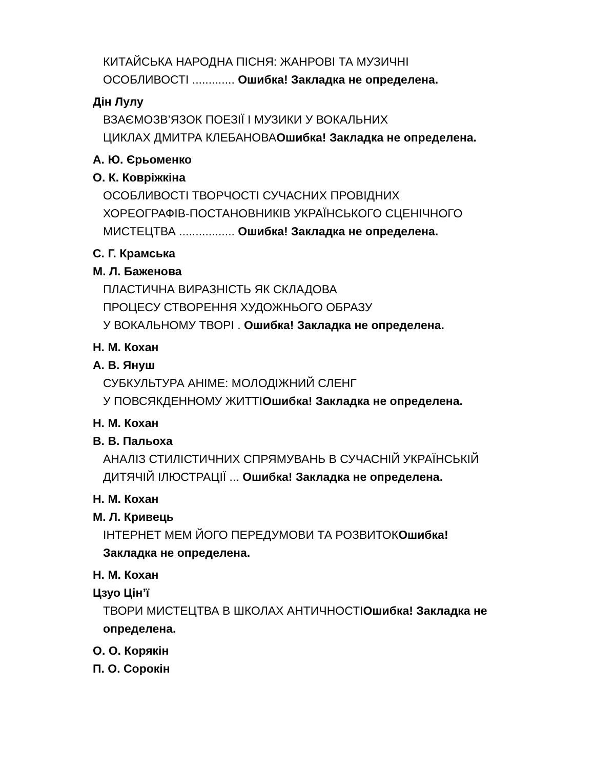КИТАЙСЬКА НАРОДНА ПІСНЯ: ЖАНРОВІ ТА МУЗИЧНІ
ОСОБЛИВОСТІ ............. Ошибка! Закладка не определена.
Дін Лулу
ВЗАЄМОЗВ’ЯЗОК ПОЕЗІЇ І МУЗИКИ У ВОКАЛЬНИХ
ЦИКЛАХ ДМИТРА КЛЕБАНОВАОшибка! Закладка не определена.
А. Ю. Єрьоменко
О. К. Ковріжкіна
ОСОБЛИВОСТІ ТВОРЧОСТІ СУЧАСНИХ ПРОВІДНИХ
ХОРЕОГРАФІВ-ПОСТАНОВНИКІВ УКРАЇНСЬКОГО СЦЕНІЧНОГО
МИСТЕЦТВА ................. Ошибка! Закладка не определена.
С. Г. Крамська
М. Л. Баженова
ПЛАСТИЧНА ВИРАЗНІСТЬ ЯК СКЛАДОВА
ПРОЦЕСУ СТВОРЕННЯ ХУДОЖНЬОГО ОБРАЗУ
У ВОКАЛЬНОМУ ТВОРІ . Ошибка! Закладка не определена.
Н. М. Кохан
А. В. Януш
СУБКУЛЬТУРА АНІМЕ: МОЛОДІЖНИЙ СЛЕНГ
У ПОВСЯКДЕННОМУ ЖИТТІОшибка! Закладка не определена.
Н. М. Кохан
В. В. Пальоха
АНАЛІЗ СТИЛІСТИЧНИХ СПРЯМУВАНЬ В СУЧАСНІЙ УКРАЇНСЬКІЙ
ДИТЯЧІЙ ІЛЮСТРАЦІЇ ... Ошибка! Закладка не определена.
Н. М. Кохан
М. Л. Кривець
ІНТЕРНЕТ МЕМ ЙОГО ПЕРЕДУМОВИ ТА РОЗВИТОКОшибка!
Закладка не определена.
Н. М. Кохан
Цзуо Цін’ї
ТВОРИ МИСТЕЦТВА В ШКОЛАХ АНТИЧНОСТІОшибка! Закладка не
определена.
О. О. Корякін
П. О. Сорокін